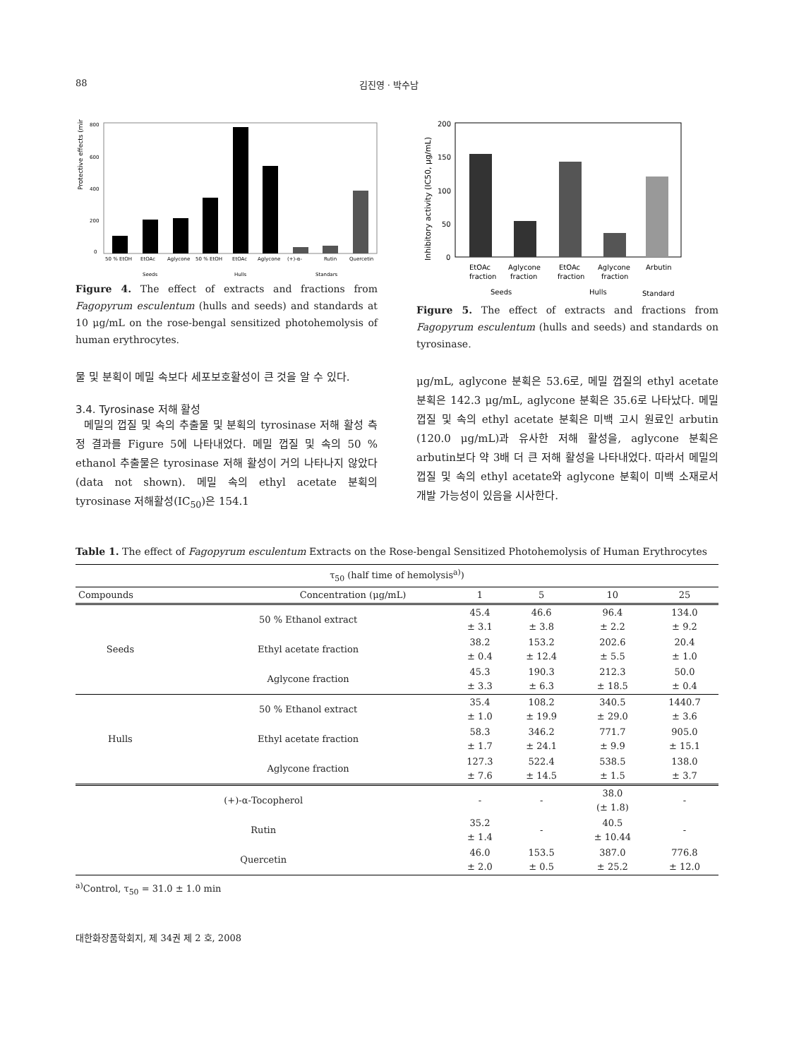88 김진영 · 박수남
Protective effects (min)
800
600
400
200
0
50 % EtOH
EtOAc
Aglycone
50 % EtOH
EtOAc
Aglycone
(+)-α-
Rutin
Quercetin
Seeds
Hulls
Standars
Figure 4. The effect of extracts and fractions from Fagopyrum esculentum (hulls and seeds) and standards at 10 μg/mL on the rose-bengal sensitized photohemolysis of human erythrocytes.
물 및 분획이 메밀 속보다 세포보호활성이 큰 것을 알 수 있다.
3.4. Tyrosinase 저해 활성
메밀의 껍질 및 속의 추출물 및 분획의 tyrosinase 저해 활성 측정 결과를 Figure 5에 나타내었다. 메밀 껍질 및 속의 50 % ethanol 추출물은 tyrosinase 저해 활성이 거의 나타나지 않았다(data not shown). 메밀 속의 ethyl acetate 분획의 tyrosinase 저해활성(IC<sub>50</sub>)은 154.1
Inhibitory activity (IC50, μg/mL)
200
150
100
50
0
EtOAc
Aglycone
EtOAc
Aglycone
Arbutin
fraction
fraction
fraction
fraction
Seeds
Hulls
Standard
Figure 5. The effect of extracts and fractions from Fagopyrum esculentum (hulls and seeds) and standards on tyrosinase.
μg/mL, aglycone 분획은 53.6로, 메밀 껍질의 ethyl acetate 분획은 142.3 μg/mL, aglycone 분획은 35.6로 나타났다. 메밀 껍질 및 속의 ethyl acetate 분획은 미백 고시 원료인 arbutin (120.0 μg/mL)과 유사한 저해 활성을, aglycone 분획은 arbutin보다 약 3배 더 큰 저해 활성을 나타내었다. 따라서 메밀의 껍질 및 속의 ethyl acetate와 aglycone 분획이 미백 소재로서 개발 가능성이 있음을 시사한다.
Table 1. The effect of Fagopyrum esculentum Extracts on the Rose-bengal Sensitized Photohemolysis of Human Erythrocytes
| τ<sub>50</sub> (half time of hemolysis<sup>a)</sup>) | | | | | |
| Compounds Concentration (μg/mL) | | 1 | 5 | 10 | 25 |
| Seeds | 50 % Ethanol extract | 45.4 ± 3.1 | 46.6 ± 3.8 | 96.4 ± 2.2 | 134.0 ± 9.2 |
| | Ethyl acetate fraction | 38.2 ± 0.4 | 153.2 ± 12.4 | 202.6 ± 5.5 | 20.4 ± 1.0 |
| | Aglycone fraction | 45.3 ± 3.3 | 190.3 ± 6.3 | 212.3 ± 18.5 | 50.0 ± 0.4 |
| Hulls | 50 % Ethanol extract | 35.4 ± 1.0 | 108.2 ± 19.9 | 340.5 ± 29.0 | 1440.7 ± 3.6 |
| | Ethyl acetate fraction | 58.3 ± 1.7 | 346.2 ± 24.1 | 771.7 ± 9.9 | 905.0 ± 15.1 |
| | Aglycone fraction | 127.3 ± 7.6 | 522.4 ± 14.5 | 538.5 ± 1.5 | 138.0 ± 3.7 |
| (+)-α-Tocopherol | | - | - | 38.0 (± 1.8) | - |
| Rutin | | 35.2 ± 1.4 | - | 40.5 ± 10.44 | - |
| Quercetin | | 46.0 ± 2.0 | 153.5 ± 0.5 | 387.0 ± 25.2 | 776.8 ± 12.0 |
<sup>a)</sup> Control, τ<sub>50</sub> = 31.0 ± 1.0 min
대한화장품학회지, 제 34권 제 2 호, 2008